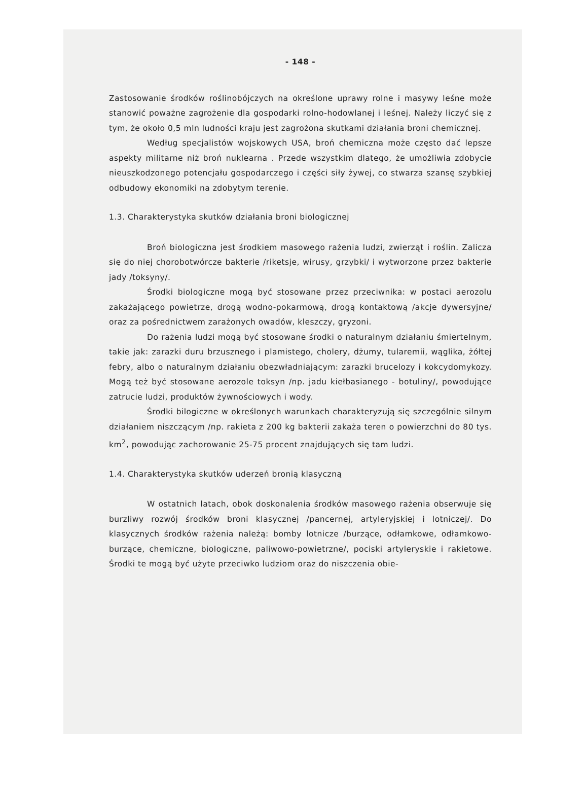- 148 -
Zastosowanie środków roślinobójczych na określone uprawy rolne i masywy leśne może stanowić poważne zagrożenie dla gospodarki rolno-hodowlanej i leśnej. Należy liczyć się z tym, że około 0,5 mln ludności kraju jest zagrożona skutkami działania broni chemicznej.
Według specjalistów wojskowych USA, broń chemiczna może często dać lepsze aspekty militarne niż broń nuklearna . Przede wszystkim dlatego, że umożliwia zdobycie nieuszkodzonego potencjału gospodarczego i części siły żywej, co stwarza szansę szybkiej odbudowy ekonomiki na zdobytym terenie.
1.3. Charakterystyka skutków działania broni biologicznej
Broń biologiczna jest środkiem masowego rażenia ludzi, zwierząt i roślin. Zalicza się do niej chorobotwórcze bakterie /riketsje, wirusy, grzybki/ i wytworzone przez bakterie jady /toksyny/.
Środki biologiczne mogą być stosowane przez przeciwnika: w postaci aerozolu zakażającego powietrze, drogą wodno-pokarmową, drogą kontaktową /akcje dywersyjne/ oraz za pośrednictwem zarażonych owadów, kleszczy, gryzoni.
Do rażenia ludzi mogą być stosowane środki o naturalnym działaniu śmiertelnym, takie jak: zarazki duru brzusznego i plamistego, cholery, dżumy, tularemii, wąglika, żółtej febry, albo o naturalnym działaniu obezwładniającym: zarazki brucelozy i kokcydomykozy. Mogą też być stosowane aerozole toksyn /np. jadu kiełbasianego - botuliny/, powodujące zatrucie ludzi, produktów żywnościowych i wody.
Środki bilogiczne w określonych warunkach charakteryzują się szczególnie silnym działaniem niszczącym /np. rakieta z 200 kg bakterii zakaża teren o powierzchni do 80 tys. km<sup>2</sup>, powodując zachorowanie 25-75 procent znajdujących się tam ludzi.
1.4. Charakterystyka skutków uderzeń bronią klasyczną
W ostatnich latach, obok doskonalenia środków masowego rażenia obserwuje się burzliwy rozwój środków broni klasycznej /pancernej, artyleryjskiej i lotniczej/. Do klasycznych środków rażenia należą: bomby lotnicze /burzące, odłamkowe, odłamkowo-burzące, chemiczne, biologiczne, paliwowo-powietrzne/, pociski artyleryskie i rakietowe. Środki te mogą być użyte przeciwko ludziom oraz do niszczenia obie-